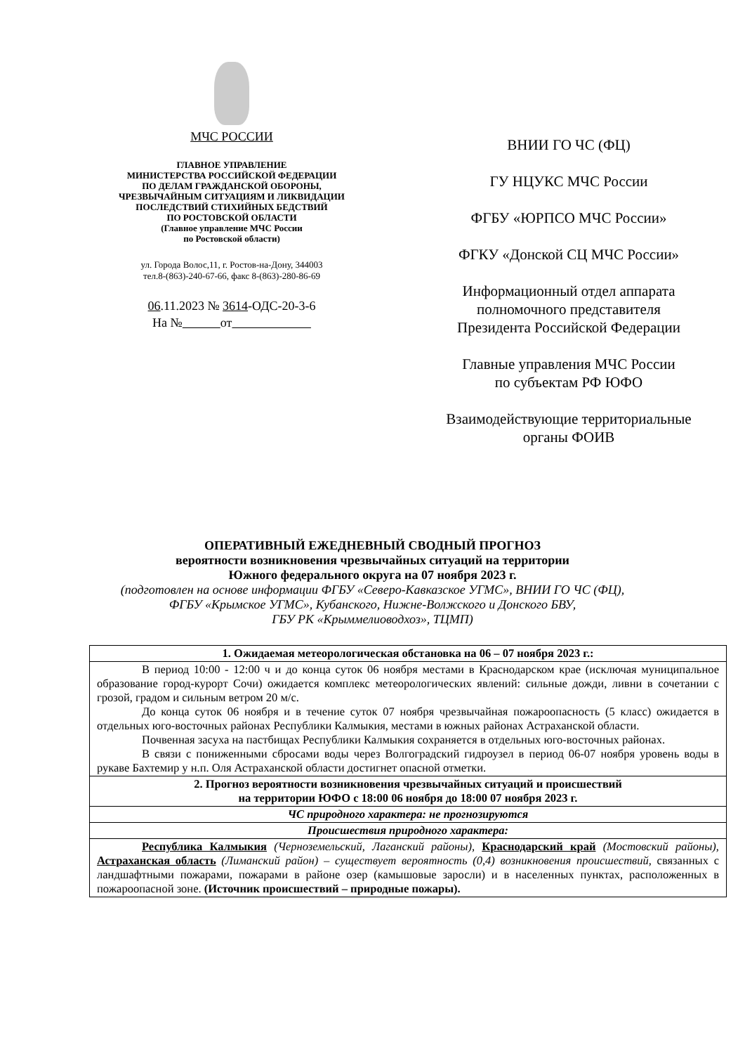МЧС РОССИИ
ГЛАВНОЕ УПРАВЛЕНИЕ
МИНИСТЕРСТВА РОССИЙСКОЙ ФЕДЕРАЦИИ
ПО ДЕЛАМ ГРАЖДАНСКОЙ ОБОРОНЫ,
ЧРЕЗВЫЧАЙНЫМ СИТУАЦИЯМ И ЛИКВИДАЦИИ
ПОСЛЕДСТВИЙ СТИХИЙНЫХ БЕДСТВИЙ
ПО РОСТОВСКОЙ ОБЛАСТИ
(Главное управление МЧС России
по Ростовской области)
ул. Города Волос,11, г. Ростов-на-Дону, 344003
тел.8-(863)-240-67-66, факс 8-(863)-280-86-69
06.11.2023 № 3614-ОДС-20-3-6
На № от
ВНИИ ГО ЧС (ФЦ)
ГУ НЦУКС МЧС России
ФГБУ «ЮРПСО МЧС России»
ФГКУ «Донской СЦ МЧС России»
Информационный отдел аппарата
полномочного представителя
Президента Российской Федерации
Главные управления МЧС России
по субъектам РФ ЮФО
Взаимодействующие территориальные
органы ФОИВ
ОПЕРАТИВНЫЙ ЕЖЕДНЕВНЫЙ СВОДНЫЙ ПРОГНОЗ
вероятности возникновения чрезвычайных ситуаций на территории
Южного федерального округа на 07 ноября 2023 г.
(подготовлен на основе информации ФГБУ «Северо-Кавказское УГМС», ВНИИ ГО ЧС (ФЦ),
ФГБУ «Крымское УГМС», Кубанского, Нижне-Волжского и Донского БВУ,
ГБУ РК «Крыммелиоводхоз», ТЦМП)
| 1. Ожидаемая метеорологическая обстановка на 06 – 07 ноября 2023 г.: |
| В период 10:00 - 12:00 ч и до конца суток 06 ноября местами в Краснодарском крае (исключая муниципальное образование город-курорт Сочи) ожидается комплекс метеорологических явлений: сильные дожди, ливни в сочетании с грозой, градом и сильным ветром 20 м/с. До конца суток 06 ноября и в течение суток 07 ноября чрезвычайная пожароопасность (5 класс) ожидается в отдельных юго-восточных районах Республики Калмыкия, местами в южных районах Астраханской области. Почвенная засуха на пастбищах Республики Калмыкия сохраняется в отдельных юго-восточных районах. В связи с пониженными сбросами воды через Волгоградский гидроузел в период 06-07 ноября уровень воды в рукаве Бахтемир у н.п. Оля Астраханской области достигнет опасной отметки. |
| 2. Прогноз вероятности возникновения чрезвычайных ситуаций и происшествий на территории ЮФО с 18:00 06 ноября до 18:00 07 ноября 2023 г. |
| ЧС природного характера: не прогнозируются |
| Происшествия природного характера: |
| Республика Калмыкия (Черноземельский, Лаганский районы), Краснодарский край (Мостовский районы), Астраханская область (Лиманский район) – существует вероятность (0,4) возникновения происшествий, связанных с ландшафтными пожарами, пожарами в районе озер (камышовые заросли) и в населенных пунктах, расположенных в пожароопасной зоне. (Источник происшествий – природные пожары). |